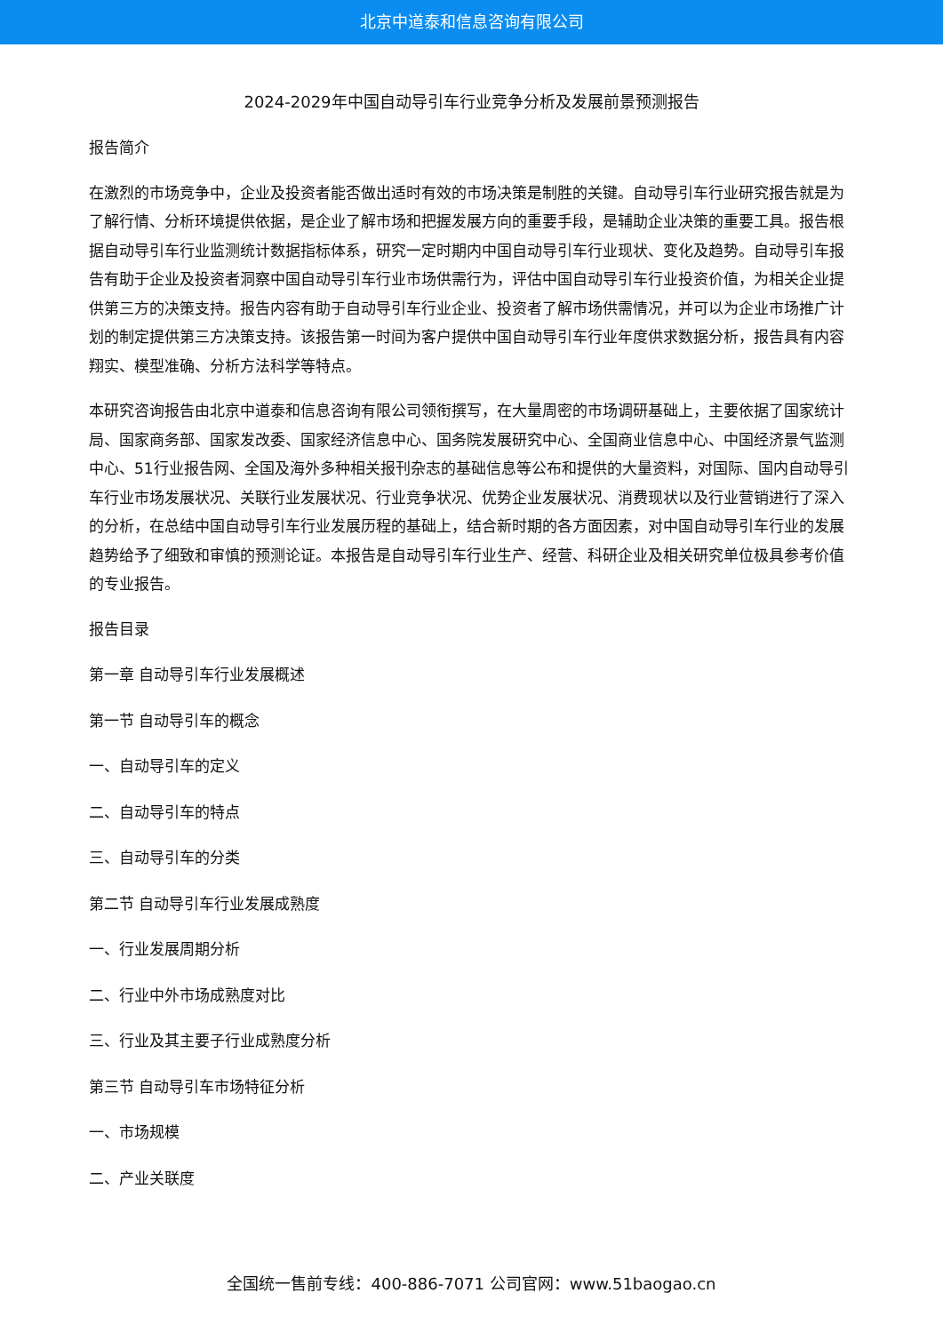北京中道泰和信息咨询有限公司
2024-2029年中国自动导引车行业竞争分析及发展前景预测报告
报告简介
在激烈的市场竞争中，企业及投资者能否做出适时有效的市场决策是制胜的关键。自动导引车行业研究报告就是为了解行情、分析环境提供依据，是企业了解市场和把握发展方向的重要手段，是辅助企业决策的重要工具。报告根据自动导引车行业监测统计数据指标体系，研究一定时期内中国自动导引车行业现状、变化及趋势。自动导引车报告有助于企业及投资者洞察中国自动导引车行业市场供需行为，评估中国自动导引车行业投资价值，为相关企业提供第三方的决策支持。报告内容有助于自动导引车行业企业、投资者了解市场供需情况，并可以为企业市场推广计划的制定提供第三方决策支持。该报告第一时间为客户提供中国自动导引车行业年度供求数据分析，报告具有内容翔实、模型准确、分析方法科学等特点。
本研究咨询报告由北京中道泰和信息咨询有限公司领衔撰写，在大量周密的市场调研基础上，主要依据了国家统计局、国家商务部、国家发改委、国家经济信息中心、国务院发展研究中心、全国商业信息中心、中国经济景气监测中心、51行业报告网、全国及海外多种相关报刊杂志的基础信息等公布和提供的大量资料，对国际、国内自动导引车行业市场发展状况、关联行业发展状况、行业竞争状况、优势企业发展状况、消费现状以及行业营销进行了深入的分析，在总结中国自动导引车行业发展历程的基础上，结合新时期的各方面因素，对中国自动导引车行业的发展趋势给予了细致和审慎的预测论证。本报告是自动导引车行业生产、经营、科研企业及相关研究单位极具参考价值的专业报告。
报告目录
第一章 自动导引车行业发展概述
第一节 自动导引车的概念
一、自动导引车的定义
二、自动导引车的特点
三、自动导引车的分类
第二节 自动导引车行业发展成熟度
一、行业发展周期分析
二、行业中外市场成熟度对比
三、行业及其主要子行业成熟度分析
第三节 自动导引车市场特征分析
一、市场规模
二、产业关联度
全国统一售前专线：400-886-7071 公司官网：www.51baogao.cn